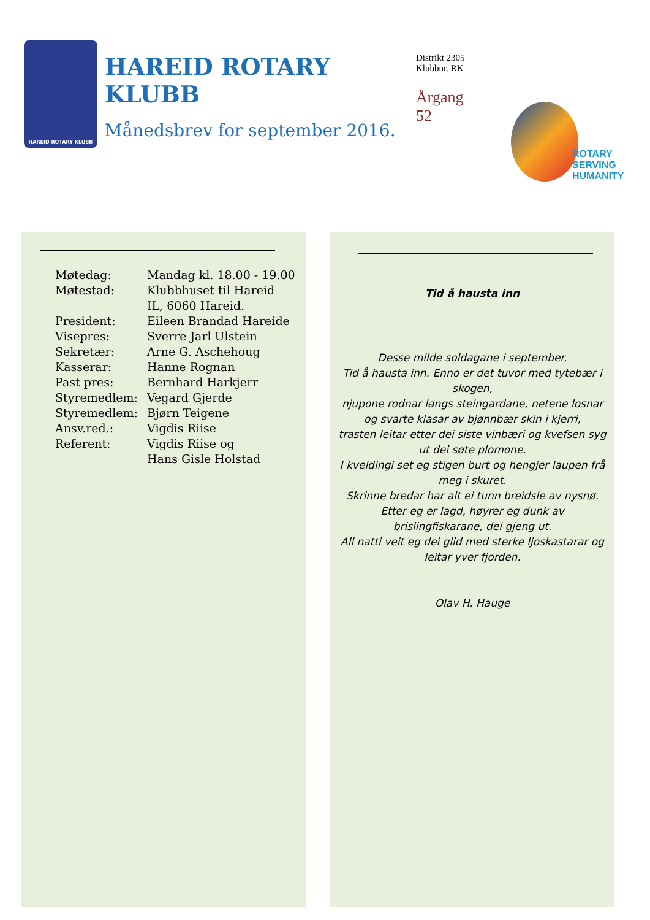HAREID ROTARY KLUBB
HAREID ROTARY KLUBB
Månedsbrev for september 2016.
Distrikt 2305
Klubbnr. RK
Årgang
52
ROTARY
SERVING
HUMANITY
| Møtedag: | Mandag kl. 18.00 - 19.00 |
| Møtestad: | Klubbhuset til Hareid IL, 6060 Hareid. |
| President: | Eileen Brandad Hareide |
| Visepres: | Sverre Jarl Ulstein |
| Sekretær: | Arne G. Aschehoug |
| Kasserar: | Hanne Rognan |
| Past pres: | Bernhard Harkjerr |
| Styremedlem: | Vegard Gjerde |
| Styremedlem: | Bjørn Teigene |
| Ansv.red.: | Vigdis Riise |
| Referent: | Vigdis Riise og Hans Gisle Holstad |
Tid å hausta inn
Desse milde soldagane i september.
Tid å hausta inn. Enno er det tuvor med tytebær i skogen,
njupone rodnar langs steingardane, netene losnar og svarte klasar av bjønnbær skin i kjerri,
trasten leitar etter dei siste vinbæri og kvefsen syg ut dei søte plomone.
I kveldingi set eg stigen burt og hengjer laupen frå meg i skuret.
Skrinne bredar har alt ei tunn breidsle av nysnø.
Etter eg er lagd, høyrer eg dunk av brislingfiskarane, dei gjeng ut.
All natti veit eg dei glid med sterke ljoskastarar og leitar yver fjorden.
Olav H. Hauge